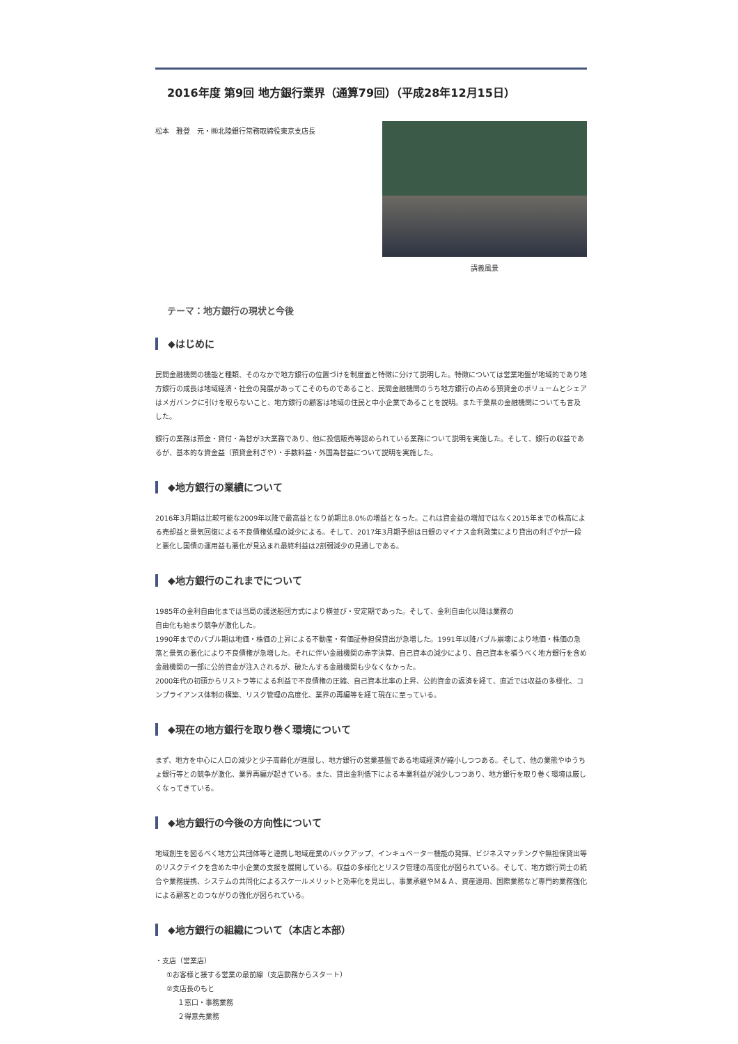2016年度 第9回 地方銀行業界（通算79回）（平成28年12月15日）
松本　雅登　元・㈱北陸銀行常務取締役東京支店長
講義風景
テーマ：地方銀行の現状と今後
◆はじめに
民間金融機関の機能と種類、そのなかで地方銀行の位置づけを制度面と特徴に分けて説明した。特徴については営業地盤が地域的であり地方銀行の成長は地域経済・社会の発展があってこそのものであること、民間金融機関のうち地方銀行の占める預貸金のボリュームとシェアはメガバンクに引けを取らないこと、地方銀行の顧客は地域の住民と中小企業であることを説明。また千葉県の金融機関についても言及した。
銀行の業務は預金・貸付・為替が3大業務であり、他に投信販売等認められている業務について説明を実施した。そして、銀行の収益であるが、基本的な資金益（預貸金利ざや）・手数料益・外国為替益について説明を実施した。
◆地方銀行の業績について
2016年3月期は比較可能な2009年以降で最高益となり前期比8.0%の増益となった。これは資金益の増加ではなく2015年までの株高による売却益と景気回復による不良債権処理の減少による。そして、2017年3月期予想は日銀のマイナス金利政策により貸出の利ざやが一段と悪化し国債の運用益も悪化が見込まれ最終利益は2割弱減少の見通しである。
◆地方銀行のこれまでについて
1985年の金利自由化までは当局の護送船団方式により横並び・安定期であった。そして、金利自由化以降は業務の
自由化も始まり競争が激化した。
1990年までのバブル期は地価・株価の上昇による不動産・有価証券担保貸出が急増した。1991年以降バブル崩壊により地価・株価の急落と景気の悪化により不良債権が急増した。それに伴い金融機関の赤字決算、自己資本の減少により、自己資本を補うべく地方銀行を含め金融機関の一部に公的資金が注入されるが、破たんする金融機関も少なくなかった。
2000年代の初頭からリストラ等による利益で不良債権の圧縮、自己資本比率の上昇、公的資金の返済を経て、直近では収益の多様化、コンプライアンス体制の構築、リスク管理の高度化、業界の再編等を経て現在に至っている。
◆現在の地方銀行を取り巻く環境について
まず、地方を中心に人口の減少と少子高齢化が進展し、地方銀行の営業基盤である地域経済が縮小しつつある。そして、他の業態やゆうちょ銀行等との競争が激化、業界再編が起きている。また、貸出金利低下による本業利益が減少しつつあり、地方銀行を取り巻く環境は厳しくなってきている。
◆地方銀行の今後の方向性について
地域創生を図るべく地方公共団体等と連携し地域産業のバックアップ、インキュベーター機能の発揮、ビジネスマッチングや無担保貸出等のリスクテイクを含めた中小企業の支援を展開している。収益の多様化とリスク管理の高度化が図られている。そして、地方銀行同士の統合や業務提携、システムの共同化によるスケールメリットと効率化を見出し、事業承継やＭ＆Ａ、資産運用、国際業務など専門的業務強化による顧客とのつながりの強化が図られている。
◆地方銀行の組織について（本店と本部）
・支店（営業店）
①お客様と接する営業の最前線（支店勤務からスタート）
②支店長のもと
１窓口・事務業務
２得意先業務